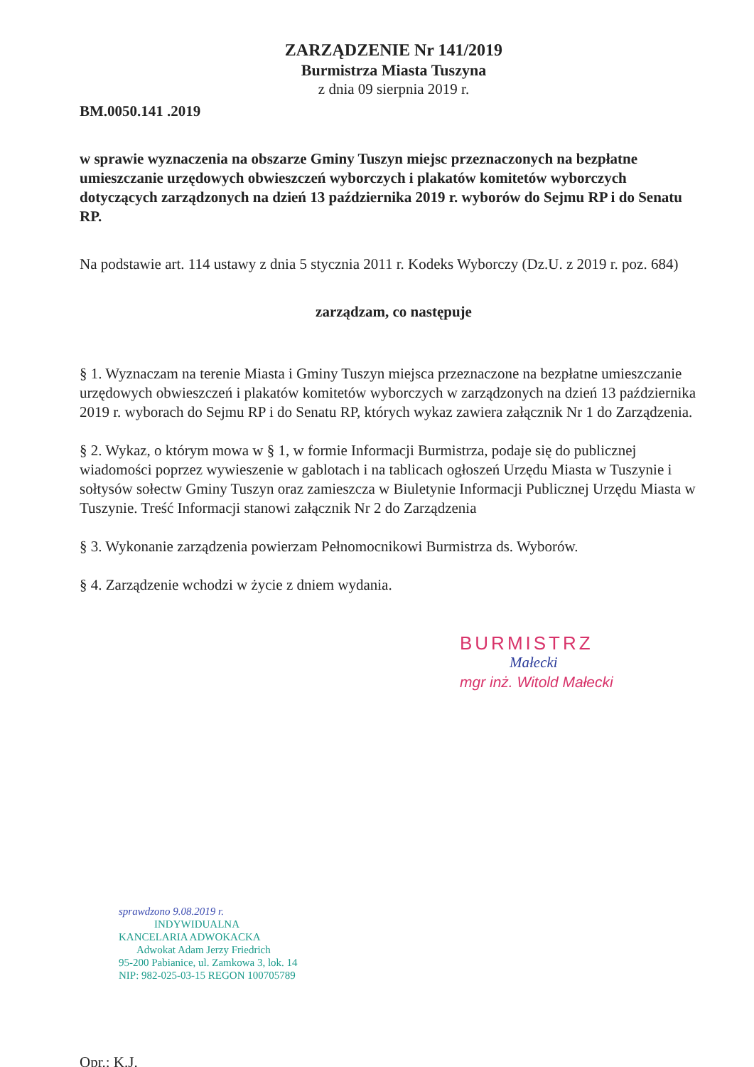ZARZĄDZENIE Nr 141/2019
Burmistrza Miasta Tuszyna
z dnia 09 sierpnia 2019 r.
BM.0050.141 .2019
w sprawie wyznaczenia na obszarze Gminy Tuszyn miejsc przeznaczonych na bezpłatne umieszczanie urzędowych obwieszczeń wyborczych i plakatów komitetów wyborczych dotyczących zarządzonych na dzień 13 października 2019 r. wyborów do Sejmu RP i do Senatu RP.
Na podstawie art. 114 ustawy z dnia 5 stycznia 2011 r. Kodeks Wyborczy (Dz.U. z 2019 r. poz. 684)
zarządzam, co następuje
§ 1. Wyznaczam na terenie Miasta i Gminy Tuszyn miejsca przeznaczone na bezpłatne umieszczanie urzędowych obwieszczeń i plakatów komitetów wyborczych w zarządzonych na dzień 13 października 2019 r. wyborach do Sejmu RP i do Senatu RP, których wykaz zawiera załącznik Nr 1 do Zarządzenia.
§ 2. Wykaz, o którym mowa w § 1, w formie Informacji Burmistrza, podaje się do publicznej wiadomości poprzez wywieszenie w gablotach i na tablicach ogłoszeń Urzędu Miasta w Tuszynie i sołtysów sołectw Gminy Tuszyn oraz zamieszcza w Biuletynie Informacji Publicznej Urzędu Miasta w Tuszynie. Treść Informacji stanowi załącznik Nr 2 do Zarządzenia
§ 3. Wykonanie zarządzenia powierzam Pełnomocnikowi Burmistrza ds. Wyborów.
§ 4. Zarządzenie wchodzi w życie z dniem wydania.
BURMISTRZ
Małecki
mgr inż. Witold Małecki
sprawdzono 9.08.2019 r.
INDYWIDUALNA
KANCELARIA ADWOKACKA
Adwokat Adam Jerzy Friedrich
95-200 Pabianice, ul. Zamkowa 3, lok. 14
NIP: 982-025-03-15 REGON 100705789
Opr.: K.J.